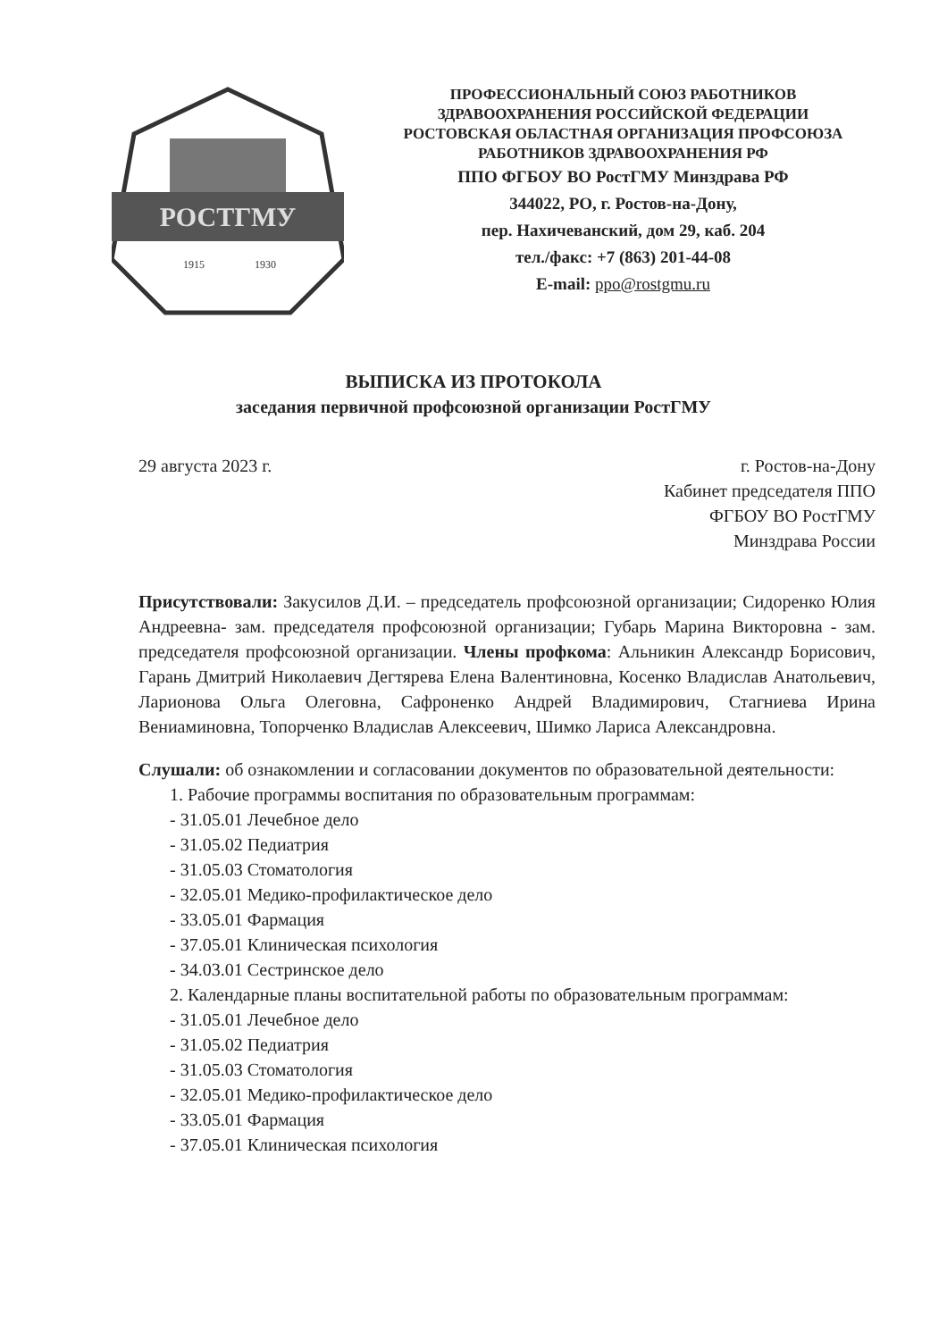РОСТГМУ
1915
1930
ПРОФЕССИОНАЛЬНЫЙ СОЮЗ РАБОТНИКОВ
ЗДРАВООХРАНЕНИЯ РОССИЙСКОЙ ФЕДЕРАЦИИ
РОСТОВСКАЯ ОБЛАСТНАЯ ОРГАНИЗАЦИЯ ПРОФСОЮЗА
РАБОТНИКОВ ЗДРАВООХРАНЕНИЯ РФ
ППО ФГБОУ ВО РостГМУ Минздрава РФ
344022, РО, г. Ростов-на-Дону,
пер. Нахичеванский, дом 29, каб. 204
тел./факс: +7 (863) 201-44-08
E-mail: ppo@rostgmu.ru
ВЫПИСКА ИЗ ПРОТОКОЛА
заседания первичной профсоюзной организации РостГМУ
29 августа 2023 г. г. Ростов-на-Дону
Кабинет председателя ППО
ФГБОУ ВО РостГМУ
Минздрава России
Присутствовали: Закусилов Д.И. – председатель профсоюзной организации; Сидоренко Юлия Андреевна- зам. председателя профсоюзной организации; Губарь Марина Викторовна - зам. председателя профсоюзной организации. Члены профкома: Альникин Александр Борисович, Гарань Дмитрий Николаевич Дегтярева Елена Валентиновна, Косенко Владислав Анатольевич, Ларионова Ольга Олеговна, Сафроненко Андрей Владимирович, Стагниева Ирина Вениаминовна, Топорченко Владислав Алексеевич, Шимко Лариса Александровна.
Слушали: об ознакомлении и согласовании документов по образовательной деятельности:
1. Рабочие программы воспитания по образовательным программам:
- 31.05.01 Лечебное дело
- 31.05.02 Педиатрия
- 31.05.03 Стоматология
- 32.05.01 Медико-профилактическое дело
- 33.05.01 Фармация
- 37.05.01 Клиническая психология
- 34.03.01 Сестринское дело
2. Календарные планы воспитательной работы по образовательным программам:
- 31.05.01 Лечебное дело
- 31.05.02 Педиатрия
- 31.05.03 Стоматология
- 32.05.01 Медико-профилактическое дело
- 33.05.01 Фармация
- 37.05.01 Клиническая психология